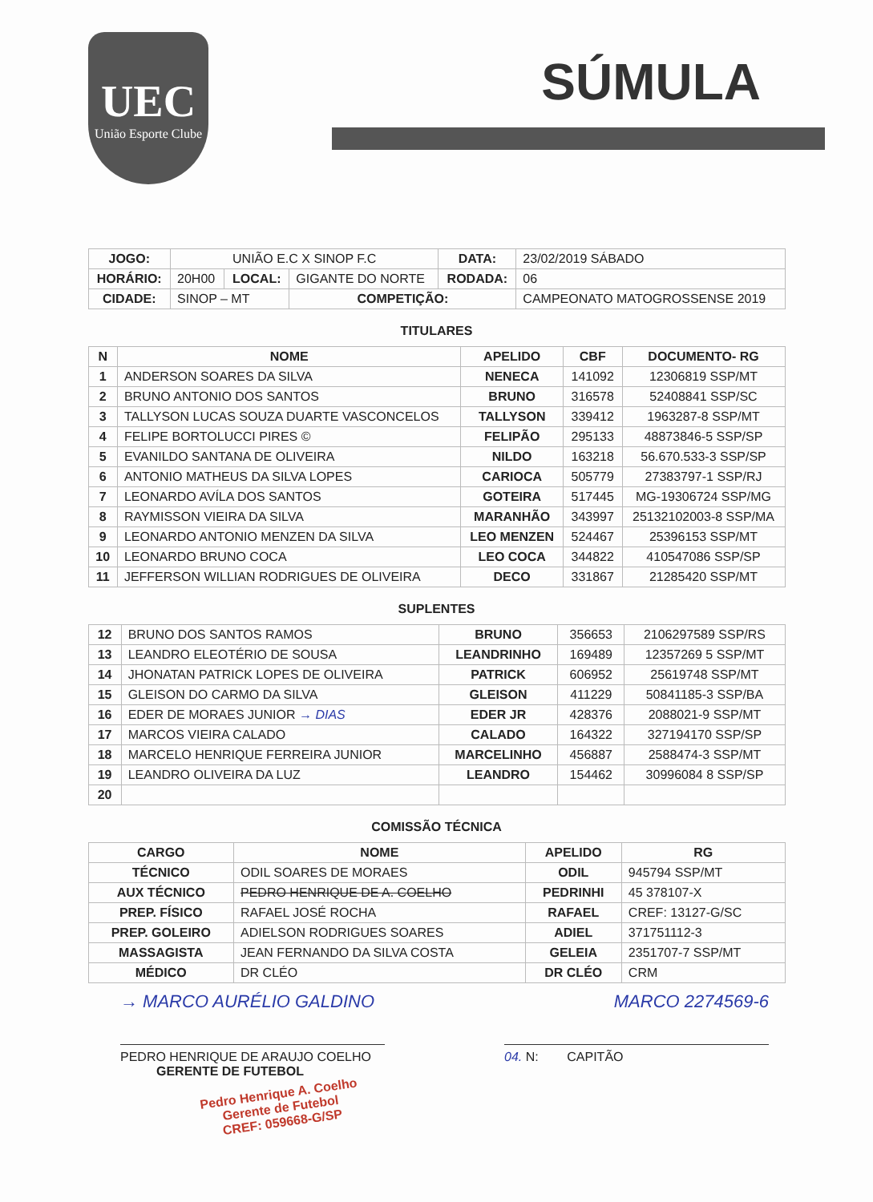UEC
União Esporte Clube
SÚMULA
| JOGO: | UNIÃO E.C X SINOP F.C | | | DATA: | 23/02/2019 SÁBADO |
| HORÁRIO: | 20H00 | LOCAL: | GIGANTE DO NORTE | RODADA: | 06 |
| CIDADE: | SINOP – MT | | COMPETIÇÃO: | | CAMPEONATO MATOGROSSENSE 2019 |
TITULARES
| N | NOME | APELIDO | CBF | DOCUMENTO- RG |
| --- | --- | --- | --- | --- |
| 1 | ANDERSON SOARES DA SILVA | NENECA | 141092 | 12306819 SSP/MT |
| 2 | BRUNO ANTONIO DOS SANTOS | BRUNO | 316578 | 52408841 SSP/SC |
| 3 | TALLYSON LUCAS SOUZA DUARTE VASCONCELOS | TALLYSON | 339412 | 1963287-8 SSP/MT |
| 4 | FELIPE BORTOLUCCI PIRES © | FELIPÃO | 295133 | 48873846-5 SSP/SP |
| 5 | EVANILDO SANTANA DE OLIVEIRA | NILDO | 163218 | 56.670.533-3 SSP/SP |
| 6 | ANTONIO MATHEUS DA SILVA LOPES | CARIOCA | 505779 | 27383797-1 SSP/RJ |
| 7 | LEONARDO AVÍLA DOS SANTOS | GOTEIRA | 517445 | MG-19306724 SSP/MG |
| 8 | RAYMISSON VIEIRA DA SILVA | MARANHÃO | 343997 | 25132102003-8 SSP/MA |
| 9 | LEONARDO ANTONIO MENZEN DA SILVA | LEO MENZEN | 524467 | 25396153 SSP/MT |
| 10 | LEONARDO BRUNO COCA | LEO COCA | 344822 | 410547086 SSP/SP |
| 11 | JEFFERSON WILLIAN RODRIGUES DE OLIVEIRA | DECO | 331867 | 21285420 SSP/MT |
SUPLENTES
| 12 | BRUNO DOS SANTOS RAMOS | BRUNO | 356653 | 2106297589 SSP/RS |
| 13 | LEANDRO ELEOTÉRIO DE SOUSA | LEANDRINHO | 169489 | 12357269 5 SSP/MT |
| 14 | JHONATAN PATRICK LOPES DE OLIVEIRA | PATRICK | 606952 | 25619748 SSP/MT |
| 15 | GLEISON DO CARMO DA SILVA | GLEISON | 411229 | 50841185-3 SSP/BA |
| 16 | EDER DE MORAES JUNIOR → DIAS | EDER JR | 428376 | 2088021-9 SSP/MT |
| 17 | MARCOS VIEIRA CALADO | CALADO | 164322 | 327194170 SSP/SP |
| 18 | MARCELO HENRIQUE FERREIRA JUNIOR | MARCELINHO | 456887 | 2588474-3 SSP/MT |
| 19 | LEANDRO OLIVEIRA DA LUZ | LEANDRO | 154462 | 30996084 8 SSP/SP |
| 20 | | | | |
COMISSÃO TÉCNICA
| CARGO | NOME | APELIDO | RG |
| --- | --- | --- | --- |
| TÉCNICO | ODIL SOARES DE MORAES | ODIL | 945794 SSP/MT |
| AUX TÉCNICO | PEDRO HENRIQUE DE A. COELHO | PEDRINHI | 45 378107-X |
| PREP. FÍSICO | RAFAEL JOSÉ ROCHA | RAFAEL | CREF: 13127-G/SC |
| PREP. GOLEIRO | ADIELSON RODRIGUES SOARES | ADIEL | 371751112-3 |
| MASSAGISTA | JEAN FERNANDO DA SILVA COSTA | GELEIA | 2351707-7 SSP/MT |
| MÉDICO | DR CLÉO | DR CLÉO | CRM |
→ MARCO AURÉLIO GALDINO MARCO 2274569-6
PEDRO HENRIQUE DE ARAUJO COELHO
GERENTE DE FUTEBOL
04. N: CAPITÃO
Pedro Henrique A. Coelho
Gerente de Futebol
CREF: 059668-G/SP